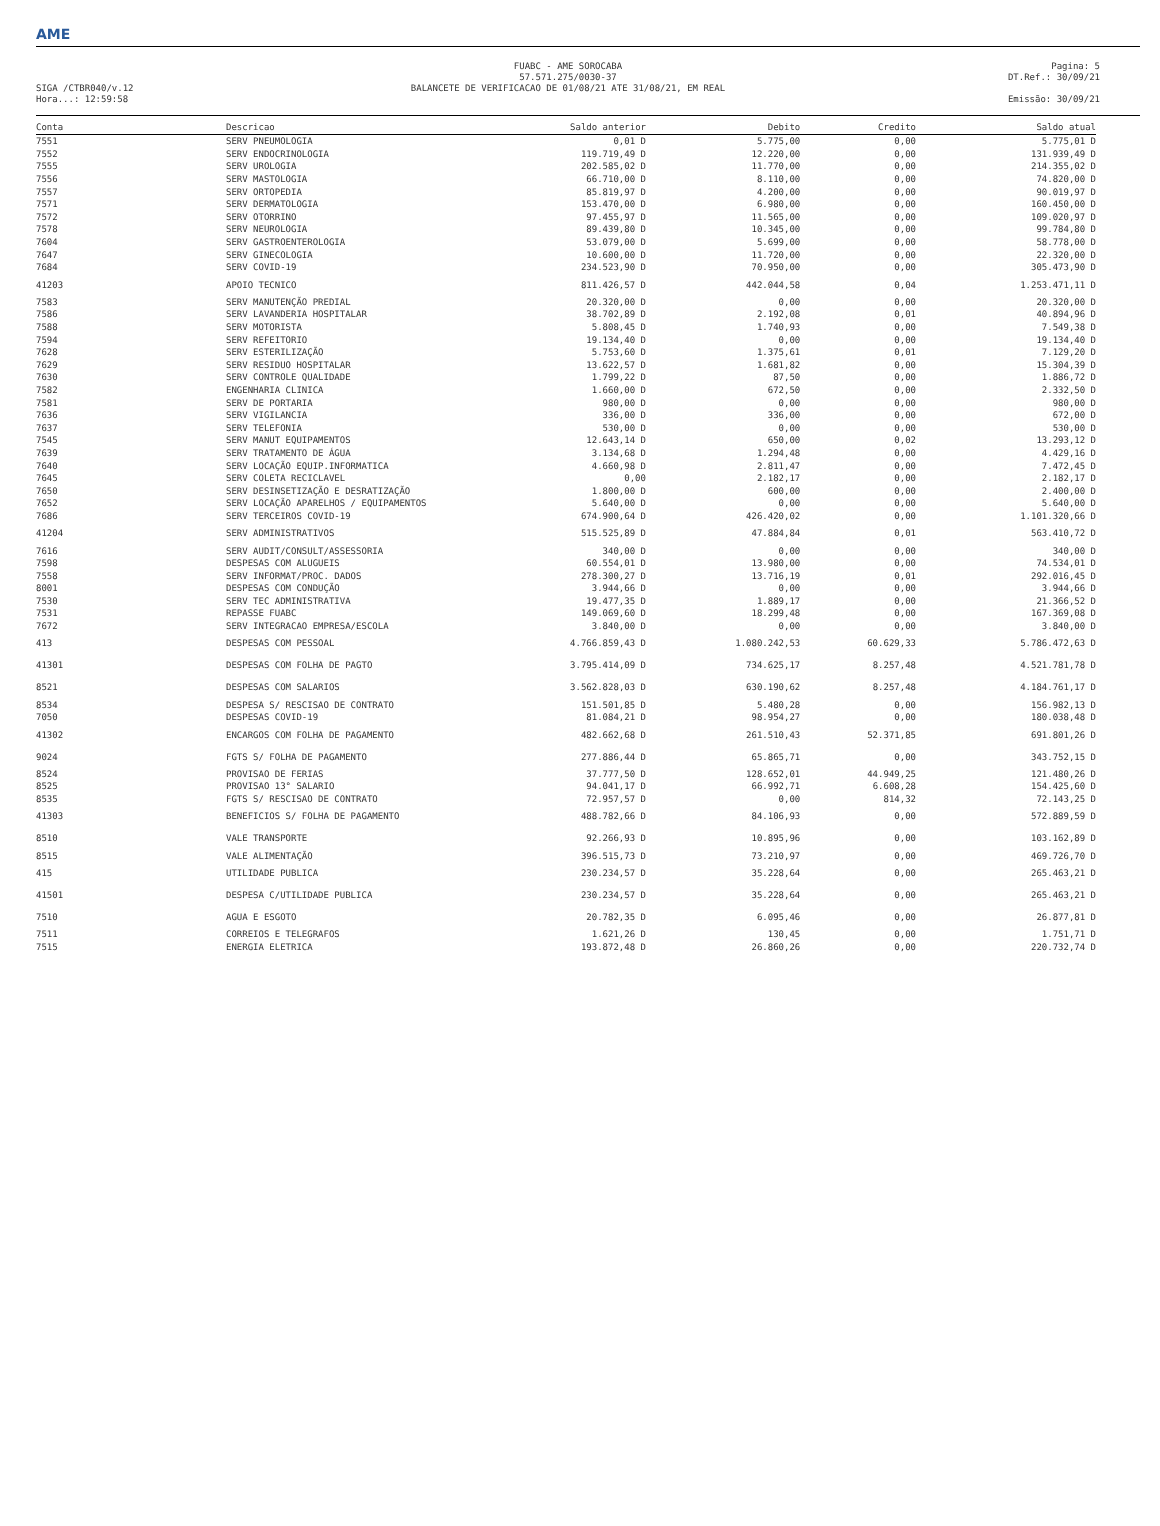AME
FUABC - AME SOROCABA
57.571.275/0030-37
Pagina: 5
DT.Ref.: 30/09/21
SIGA /CTBR040/v.12
Hora...: 12:59:58
BALANCETE DE VERIFICACAO DE 01/08/21 ATE 31/08/21, EM REAL
Emissão: 30/09/21
| Conta | Descricao | Saldo anterior | Debito | Credito | Saldo atual |
| --- | --- | --- | --- | --- | --- |
| 7551 | SERV PNEUMOLOGIA | 0,01 D | 5.775,00 | 0,00 | 5.775,01 D |
| 7552 | SERV ENDOCRINOLOGIA | 119.719,49 D | 12.220,00 | 0,00 | 131.939,49 D |
| 7555 | SERV UROLOGIA | 202.585,02 D | 11.770,00 | 0,00 | 214.355,02 D |
| 7556 | SERV MASTOLOGIA | 66.710,00 D | 8.110,00 | 0,00 | 74.820,00 D |
| 7557 | SERV ORTOPEDIA | 85.819,97 D | 4.200,00 | 0,00 | 90.019,97 D |
| 7571 | SERV DERMATOLOGIA | 153.470,00 D | 6.980,00 | 0,00 | 160.450,00 D |
| 7572 | SERV OTORRINO | 97.455,97 D | 11.565,00 | 0,00 | 109.020,97 D |
| 7578 | SERV NEUROLOGIA | 89.439,80 D | 10.345,00 | 0,00 | 99.784,80 D |
| 7604 | SERV GASTROENTEROLOGIA | 53.079,00 D | 5.699,00 | 0,00 | 58.778,00 D |
| 7647 | SERV GINECOLOGIA | 10.600,00 D | 11.720,00 | 0,00 | 22.320,00 D |
| 7684 | SERV COVID-19 | 234.523,90 D | 70.950,00 | 0,00 | 305.473,90 D |
| 41203 | APOIO TECNICO | 811.426,57 D | 442.044,58 | 0,04 | 1.253.471,11 D |
| 7583 | SERV MANUTENÇÃO PREDIAL | 20.320,00 D | 0,00 | 0,00 | 20.320,00 D |
| 7586 | SERV LAVANDERIA HOSPITALAR | 38.702,89 D | 2.192,08 | 0,01 | 40.894,96 D |
| 7588 | SERV MOTORISTA | 5.808,45 D | 1.740,93 | 0,00 | 7.549,38 D |
| 7594 | SERV REFEITORIO | 19.134,40 D | 0,00 | 0,00 | 19.134,40 D |
| 7628 | SERV ESTERILIZAÇÃO | 5.753,60 D | 1.375,61 | 0,01 | 7.129,20 D |
| 7629 | SERV RESIDUO HOSPITALAR | 13.622,57 D | 1.681,82 | 0,00 | 15.304,39 D |
| 7630 | SERV CONTROLE QUALIDADE | 1.799,22 D | 87,50 | 0,00 | 1.886,72 D |
| 7582 | ENGENHARIA CLINICA | 1.660,00 D | 672,50 | 0,00 | 2.332,50 D |
| 7581 | SERV DE PORTARIA | 980,00 D | 0,00 | 0,00 | 980,00 D |
| 7636 | SERV VIGILANCIA | 336,00 D | 336,00 | 0,00 | 672,00 D |
| 7637 | SERV TELEFONIA | 530,00 D | 0,00 | 0,00 | 530,00 D |
| 7545 | SERV MANUT EQUIPAMENTOS | 12.643,14 D | 650,00 | 0,02 | 13.293,12 D |
| 7639 | SERV TRATAMENTO DE ÁGUA | 3.134,68 D | 1.294,48 | 0,00 | 4.429,16 D |
| 7640 | SERV LOCAÇÃO EQUIP.INFORMATICA | 4.660,98 D | 2.811,47 | 0,00 | 7.472,45 D |
| 7645 | SERV COLETA RECICLAVEL | 0,00 | 2.182,17 | 0,00 | 2.182,17 D |
| 7650 | SERV DESINSETIZAÇÃO E DESRATIZAÇÃO | 1.800,00 D | 600,00 | 0,00 | 2.400,00 D |
| 7652 | SERV LOCAÇÃO APARELHOS / EQUIPAMENTOS | 5.640,00 D | 0,00 | 0,00 | 5.640,00 D |
| 7686 | SERV TERCEIROS COVID-19 | 674.900,64 D | 426.420,02 | 0,00 | 1.101.320,66 D |
| 41204 | SERV ADMINISTRATIVOS | 515.525,89 D | 47.884,84 | 0,01 | 563.410,72 D |
| 7616 | SERV AUDIT/CONSULT/ASSESSORIA | 340,00 D | 0,00 | 0,00 | 340,00 D |
| 7598 | DESPESAS COM ALUGUEIS | 60.554,01 D | 13.980,00 | 0,00 | 74.534,01 D |
| 7558 | SERV INFORMAT/PROC. DADOS | 278.300,27 D | 13.716,19 | 0,01 | 292.016,45 D |
| 8001 | DESPESAS COM CONDUÇÃO | 3.944,66 D | 0,00 | 0,00 | 3.944,66 D |
| 7530 | SERV TEC ADMINISTRATIVA | 19.477,35 D | 1.889,17 | 0,00 | 21.366,52 D |
| 7531 | REPASSE FUABC | 149.069,60 D | 18.299,48 | 0,00 | 167.369,08 D |
| 7672 | SERV INTEGRACAO EMPRESA/ESCOLA | 3.840,00 D | 0,00 | 0,00 | 3.840,00 D |
| 413 | DESPESAS COM PESSOAL | 4.766.859,43 D | 1.080.242,53 | 60.629,33 | 5.786.472,63 D |
| 41301 | DESPESAS COM FOLHA DE PAGTO | 3.795.414,09 D | 734.625,17 | 8.257,48 | 4.521.781,78 D |
| 8521 | DESPESAS COM SALARIOS | 3.562.828,03 D | 630.190,62 | 8.257,48 | 4.184.761,17 D |
| 8534 | DESPESA S/ RESCISAO DE CONTRATO | 151.501,85 D | 5.480,28 | 0,00 | 156.982,13 D |
| 7050 | DESPESAS COVID-19 | 81.084,21 D | 98.954,27 | 0,00 | 180.038,48 D |
| 41302 | ENCARGOS COM FOLHA DE PAGAMENTO | 482.662,68 D | 261.510,43 | 52.371,85 | 691.801,26 D |
| 9024 | FGTS S/ FOLHA DE PAGAMENTO | 277.886,44 D | 65.865,71 | 0,00 | 343.752,15 D |
| 8524 | PROVISAO DE FERIAS | 37.777,50 D | 128.652,01 | 44.949,25 | 121.480,26 D |
| 8525 | PROVISAO 13° SALARIO | 94.041,17 D | 66.992,71 | 6.608,28 | 154.425,60 D |
| 8535 | FGTS S/ RESCISAO DE CONTRATO | 72.957,57 D | 0,00 | 814,32 | 72.143,25 D |
| 41303 | BENEFICIOS S/ FOLHA DE PAGAMENTO | 488.782,66 D | 84.106,93 | 0,00 | 572.889,59 D |
| 8510 | VALE TRANSPORTE | 92.266,93 D | 10.895,96 | 0,00 | 103.162,89 D |
| 8515 | VALE ALIMENTAÇÃO | 396.515,73 D | 73.210,97 | 0,00 | 469.726,70 D |
| 415 | UTILIDADE PUBLICA | 230.234,57 D | 35.228,64 | 0,00 | 265.463,21 D |
| 41501 | DESPESA C/UTILIDADE PUBLICA | 230.234,57 D | 35.228,64 | 0,00 | 265.463,21 D |
| 7510 | AGUA E ESGOTO | 20.782,35 D | 6.095,46 | 0,00 | 26.877,81 D |
| 7511 | CORREIOS E TELEGRAFOS | 1.621,26 D | 130,45 | 0,00 | 1.751,71 D |
| 7515 | ENERGIA ELETRICA | 193.872,48 D | 26.860,26 | 0,00 | 220.732,74 D |